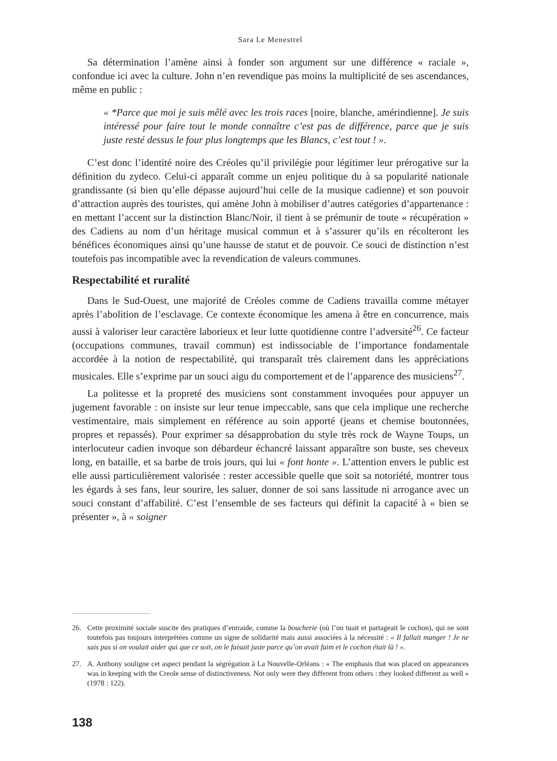Sara Le Menestrel
Sa détermination l’amène ainsi à fonder son argument sur une différence « raciale », confondue ici avec la culture. John n’en revendique pas moins la multiplicité de ses ascendances, même en public :
« *Parce que moi je suis mêlé avec les trois races [noire, blanche, amérindienne]. Je suis intéressé pour faire tout le monde connaître c’est pas de différence, parce que je suis juste resté dessus le four plus longtemps que les Blancs, c’est tout ! ».
C’est donc l’identité noire des Créoles qu’il privilégie pour légitimer leur prérogative sur la définition du zydeco. Celui-ci apparaît comme un enjeu politique du à sa popularité nationale grandissante (si bien qu’elle dépasse aujourd’hui celle de la musique cadienne) et son pouvoir d’attraction auprès des touristes, qui amène John à mobiliser d’autres catégories d’appartenance : en mettant l’accent sur la distinction Blanc/Noir, il tient à se prémunir de toute « récupération » des Cadiens au nom d’un héritage musical commun et à s’assurer qu’ils en récolteront les bénéfices économiques ainsi qu’une hausse de statut et de pouvoir. Ce souci de distinction n’est toutefois pas incompatible avec la revendication de valeurs communes.
Respectabilité et ruralité
Dans le Sud-Ouest, une majorité de Créoles comme de Cadiens travailla comme métayer après l’abolition de l’esclavage. Ce contexte économique les amena à être en concurrence, mais aussi à valoriser leur caractère laborieux et leur lutte quotidienne contre l’adversité<sup>26</sup>. Ce facteur (occupations communes, travail commun) est indissociable de l’importance fondamentale accordée à la notion de respectabilité, qui transparaît très clairement dans les appréciations musicales. Elle s’exprime par un souci aigu du comportement et de l’apparence des musiciens<sup>27</sup>.
La politesse et la propreté des musiciens sont constamment invoquées pour appuyer un jugement favorable : on insiste sur leur tenue impeccable, sans que cela implique une recherche vestimentaire, mais simplement en référence au soin apporté (jeans et chemise boutonnées, propres et repassés). Pour exprimer sa désapprobation du style très rock de Wayne Toups, un interlocuteur cadien invoque son débardeur échancré laissant apparaître son buste, ses cheveux long, en bataille, et sa barbe de trois jours, qui lui « font honte ». L’attention envers le public est elle aussi particulièrement valorisée : rester accessible quelle que soit sa notoriété, montrer tous les égards à ses fans, leur sourire, les saluer, donner de soi sans lassitude ni arrogance avec un souci constant d’affabilité. C’est l’ensemble de ses facteurs qui définit la capacité à « bien se présenter », à « soigner
26. Cette proximité sociale suscite des pratiques d’entraide, comme la boucherie (où l’on tuait et partageait le cochon), qui ne sont toutefois pas toujours interprétées comme un signe de solidarité mais aussi associées à la nécessité : « Il fallait manger ! Je ne sais pas si on voulait aider qui que ce soit, on le faisait juste parce qu’on avait faim et le cochon était là ! ».
27. A. Anthony souligne cet aspect pendant la ségrégation à La Nouvelle-Orléans : « The emphasis that was placed on appearances was in keeping with the Creole sense of distinctiveness. Not only were they different from others : they looked different as well » (1978 : 122).
138